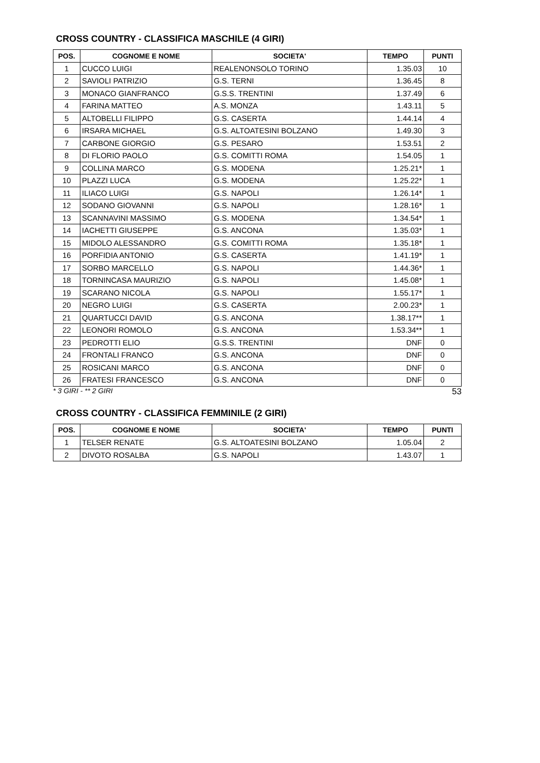CROSS COUNTRY - CLASSIFICA MASCHILE (4 GIRI)
| POS. | COGNOME E NOME | SOCIETA' | TEMPO | PUNTI |
| --- | --- | --- | --- | --- |
| 1 | CUCCO LUIGI | REALENONSOLO TORINO | 1.35.03 | 10 |
| 2 | SAVIOLI PATRIZIO | G.S. TERNI | 1.36.45 | 8 |
| 3 | MONACO GIANFRANCO | G.S.S. TRENTINI | 1.37.49 | 6 |
| 4 | FARINA MATTEO | A.S. MONZA | 1.43.11 | 5 |
| 5 | ALTOBELLI FILIPPO | G.S. CASERTA | 1.44.14 | 4 |
| 6 | IRSARA MICHAEL | G.S. ALTOATESINI BOLZANO | 1.49.30 | 3 |
| 7 | CARBONE GIORGIO | G.S. PESARO | 1.53.51 | 2 |
| 8 | DI FLORIO PAOLO | G.S. COMITTI ROMA | 1.54.05 | 1 |
| 9 | COLLINA MARCO | G.S. MODENA | 1.25.21* | 1 |
| 10 | PLAZZI LUCA | G.S. MODENA | 1.25.22* | 1 |
| 11 | ILIACO LUIGI | G.S. NAPOLI | 1.26.14* | 1 |
| 12 | SODANO GIOVANNI | G.S. NAPOLI | 1.28.16* | 1 |
| 13 | SCANNAVINI MASSIMO | G.S. MODENA | 1.34.54* | 1 |
| 14 | IACHETTI GIUSEPPE | G.S. ANCONA | 1.35.03* | 1 |
| 15 | MIDOLO ALESSANDRO | G.S. COMITTI ROMA | 1.35.18* | 1 |
| 16 | PORFIDIA ANTONIO | G.S. CASERTA | 1.41.19* | 1 |
| 17 | SORBO MARCELLO | G.S. NAPOLI | 1.44.36* | 1 |
| 18 | TORNINCASA MAURIZIO | G.S. NAPOLI | 1.45.08* | 1 |
| 19 | SCARANO NICOLA | G.S. NAPOLI | 1.55.17* | 1 |
| 20 | NEGRO LUIGI | G.S. CASERTA | 2.00.23* | 1 |
| 21 | QUARTUCCI DAVID | G.S. ANCONA | 1.38.17** | 1 |
| 22 | LEONORI ROMOLO | G.S. ANCONA | 1.53.34** | 1 |
| 23 | PEDROTTI ELIO | G.S.S. TRENTINI | DNF | 0 |
| 24 | FRONTALI FRANCO | G.S. ANCONA | DNF | 0 |
| 25 | ROSICANI MARCO | G.S. ANCONA | DNF | 0 |
| 26 | FRATESI FRANCESCO | G.S. ANCONA | DNF | 0 |
* 3 GIRI - ** 2 GIRI 53
CROSS COUNTRY - CLASSIFICA FEMMINILE (2 GIRI)
| POS. | COGNOME E NOME | SOCIETA' | TEMPO | PUNTI |
| --- | --- | --- | --- | --- |
| 1 | TELSER RENATE | G.S. ALTOATESINI BOLZANO | 1.05.04 | 2 |
| 2 | DIVOTO ROSALBA | G.S. NAPOLI | 1.43.07 | 1 |